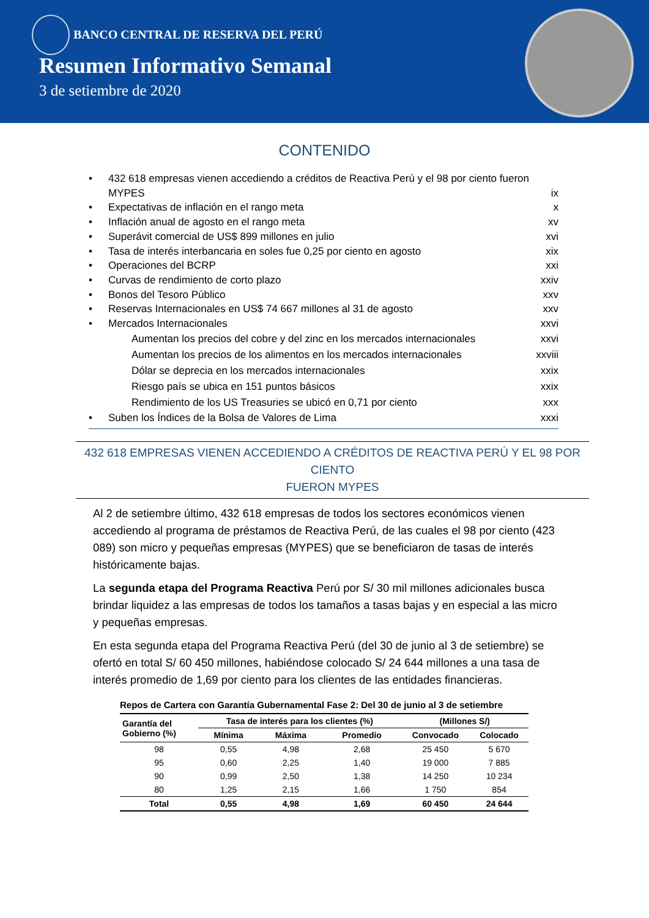BANCO CENTRAL DE RESERVA DEL PERÚ
Resumen Informativo Semanal
3 de setiembre de 2020
CONTENIDO
• 432 618 empresas vienen accediendo a créditos de Reactiva Perú y el 98 por ciento fueron MYPES ix
• Expectativas de inflación en el rango meta x
• Inflación anual de agosto en el rango meta xv
• Superávit comercial de US$ 899 millones en julio xvi
• Tasa de interés interbancaria en soles fue 0,25 por ciento en agosto xix
• Operaciones del BCRP xxi
• Curvas de rendimiento de corto plazo xxiv
• Bonos del Tesoro Público xxv
• Reservas Internacionales en US$ 74 667 millones al 31 de agosto xxv
• Mercados Internacionales xxvi
Aumentan los precios del cobre y del zinc en los mercados internacionales xxvi
Aumentan los precios de los alimentos en los mercados internacionales xxviii
Dólar se deprecia en los mercados internacionales xxix
Riesgo país se ubica en 151 puntos básicos xxix
Rendimiento de los US Treasuries se ubicó en 0,71 por ciento xxx
• Suben los Índices de la Bolsa de Valores de Lima xxxi
432 618 EMPRESAS VIENEN ACCEDIENDO A CRÉDITOS DE REACTIVA PERÚ Y EL 98 POR CIENTO
FUERON MYPES
Al 2 de setiembre último, 432 618 empresas de todos los sectores económicos vienen accediendo al programa de préstamos de Reactiva Perú, de las cuales el 98 por ciento (423 089) son micro y pequeñas empresas (MYPES) que se beneficiaron de tasas de interés históricamente bajas.
La segunda etapa del Programa Reactiva Perú por S/ 30 mil millones adicionales busca brindar liquidez a las empresas de todos los tamaños a tasas bajas y en especial a las micro y pequeñas empresas.
En esta segunda etapa del Programa Reactiva Perú (del 30 de junio al 3 de setiembre) se ofertó en total S/ 60 450 millones, habiéndose colocado S/ 24 644 millones a una tasa de interés promedio de 1,69 por ciento para los clientes de las entidades financieras.
Repos de Cartera con Garantía Gubernamental Fase 2: Del 30 de junio al 3 de setiembre
| Garantía del Gobierno (%) | Tasa de interés para los clientes (%) | | | (Millones S/) | |
| --- | --- | --- | --- | --- | --- |
| | Mínima | Máxima | Promedio | Convocado | Colocado |
| 98 | 0,55 | 4,98 | 2,68 | 25 450 | 5 670 |
| 95 | 0,60 | 2,25 | 1,40 | 19 000 | 7 885 |
| 90 | 0,99 | 2,50 | 1,38 | 14 250 | 10 234 |
| 80 | 1,25 | 2,15 | 1,66 | 1 750 | 854 |
| Total | 0,55 | 4,98 | 1,69 | 60 450 | 24 644 |